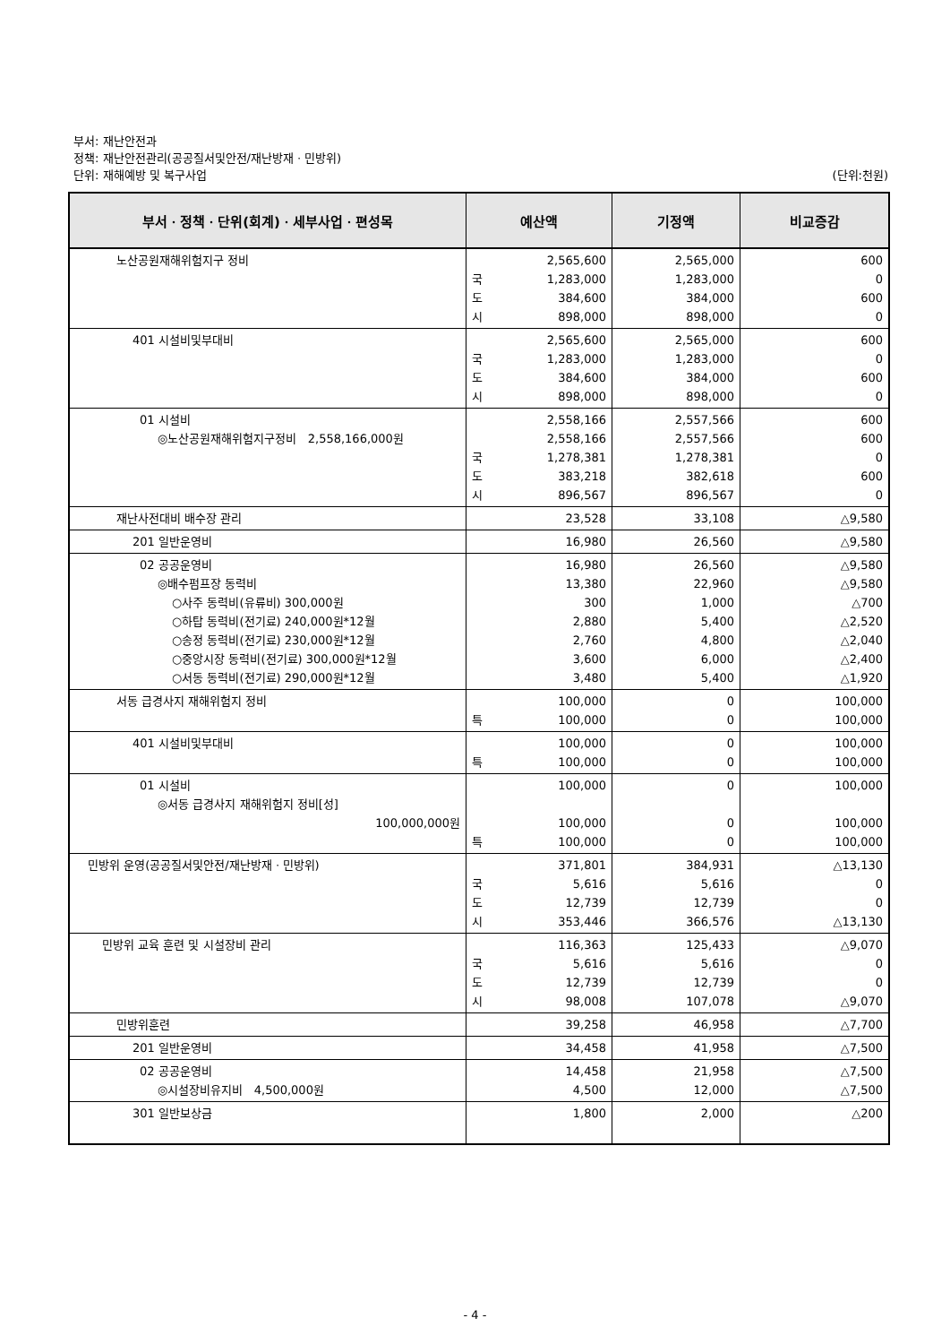부서: 재난안전과
정책: 재난안전관리(공공질서및안전/재난방재ㆍ민방위)
단위: 재해예방 및 복구사업 (단위:천원)
| 부서ㆍ정책ㆍ단위(회계)ㆍ세부사업ㆍ편성목 | 예산액 | 기정액 | 비교증감 |
| --- | --- | --- | --- |
| 노산공원재해위험지구 정비 | 2,565,600 국 1,283,000 도 384,600 시 898,000 | 2,565,000 1,283,000 384,000 898,000 | 600 0 600 0 |
| 401 시설비및부대비 | 2,565,600 국 1,283,000 도 384,600 시 898,000 | 2,565,000 1,283,000 384,000 898,000 | 600 0 600 0 |
| 01 시설비 ◎노산공원재해위험지구정비 2,558,166,000원 | 2,558,166 2,558,166 국 1,278,381 도 383,218 시 896,567 | 2,557,566 2,557,566 1,278,381 382,618 896,567 | 600 600 0 600 0 |
| 재난사전대비 배수장 관리 | 23,528 | 33,108 | △9,580 |
| 201 일반운영비 | 16,980 | 26,560 | △9,580 |
| 02 공공운영비 ◎배수펌프장 동력비 ○사주 동력비(유류비) 300,000원 ○하탑 동력비(전기료) 240,000원*12월 ○송정 동력비(전기료) 230,000원*12월 ○중앙시장 동력비(전기료) 300,000원*12월 ○서동 동력비(전기료) 290,000원*12월 | 16,980 13,380 300 2,880 2,760 3,600 3,480 | 26,560 22,960 1,000 5,400 4,800 6,000 5,400 | △9,580 △9,580 △700 △2,520 △2,040 △2,400 △1,920 |
| 서동 급경사지 재해위험지 정비 | 100,000 특 100,000 | 0 0 | 100,000 100,000 |
| 401 시설비및부대비 | 100,000 특 100,000 | 0 0 | 100,000 100,000 |
| 01 시설비 ◎서동 급경사지 재해위험지 정비[성] 100,000,000원 | 100,000 100,000 특 100,000 | 0 0 0 | 100,000 100,000 100,000 |
| 민방위 운영(공공질서및안전/재난방재ㆍ민방위) | 371,801 국 5,616 도 12,739 시 353,446 | 384,931 5,616 12,739 366,576 | △13,130 0 0 △13,130 |
| 민방위 교육 훈련 및 시설장비 관리 | 116,363 국 5,616 도 12,739 시 98,008 | 125,433 5,616 12,739 107,078 | △9,070 0 0 △9,070 |
| 민방위훈련 | 39,258 | 46,958 | △7,700 |
| 201 일반운영비 | 34,458 | 41,958 | △7,500 |
| 02 공공운영비 ◎시설장비유지비 4,500,000원 | 14,458 4,500 | 21,958 12,000 | △7,500 △7,500 |
| 301 일반보상금 | 1,800 | 2,000 | △200 |
- 4 -